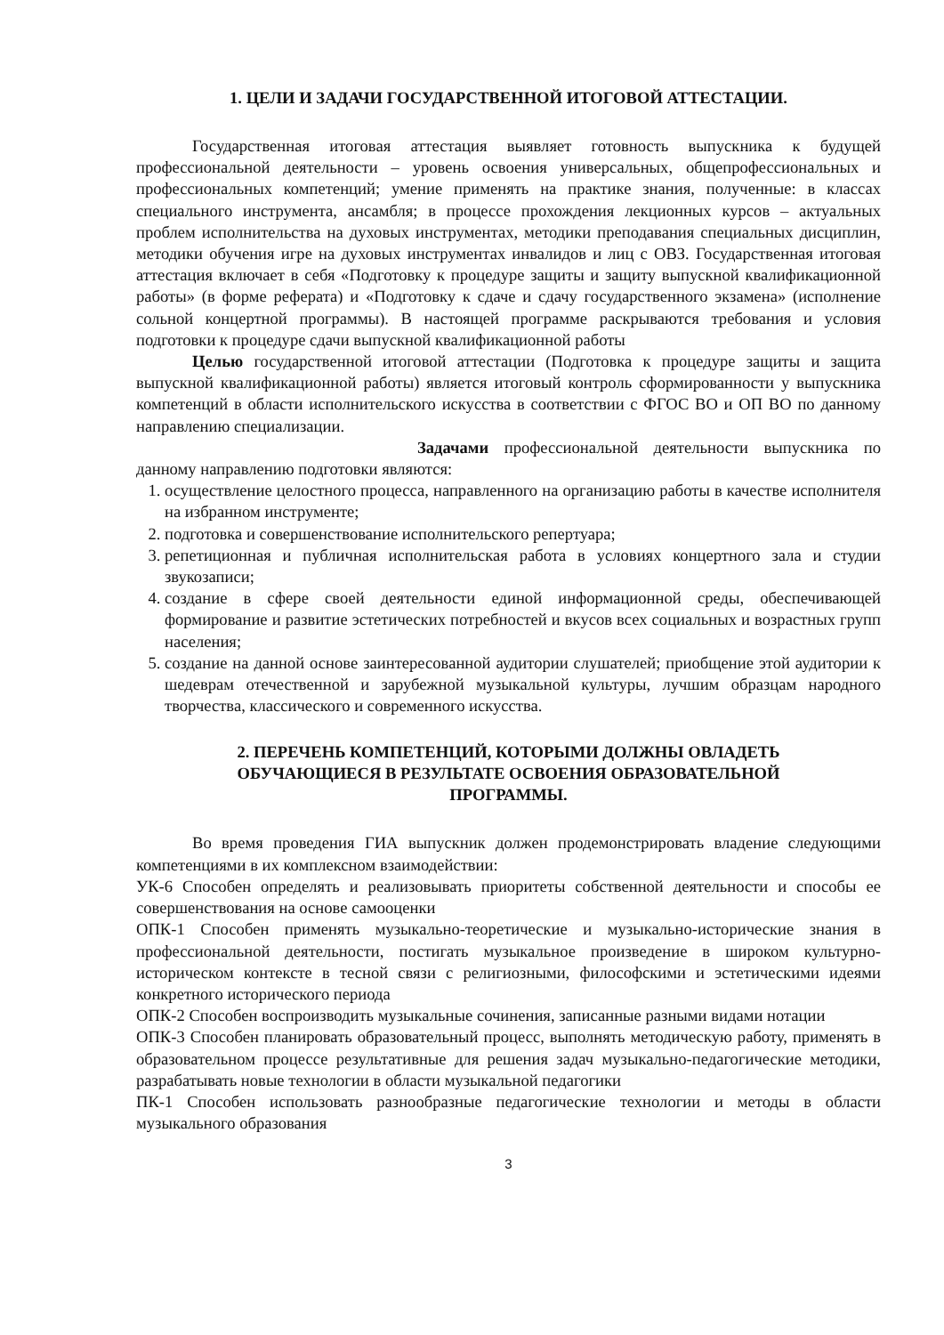1. ЦЕЛИ И ЗАДАЧИ ГОСУДАРСТВЕННОЙ ИТОГОВОЙ АТТЕСТАЦИИ.
Государственная итоговая аттестация выявляет готовность выпускника к будущей профессиональной деятельности – уровень освоения универсальных, общепрофессиональных и профессиональных компетенций; умение применять на практике знания, полученные: в классах специального инструмента, ансамбля; в процессе прохождения лекционных курсов – актуальных проблем исполнительства на духовых инструментах, методики преподавания специальных дисциплин, методики обучения игре на духовых инструментах инвалидов и лиц с ОВЗ. Государственная итоговая аттестация включает в себя «Подготовку к процедуре защиты и защиту выпускной квалификационной работы» (в форме реферата) и «Подготовку к сдаче и сдачу государственного экзамена» (исполнение сольной концертной программы). В настоящей программе раскрываются требования и условия подготовки к процедуре сдачи выпускной квалификационной работы
Целью государственной итоговой аттестации (Подготовка к процедуре защиты и защита выпускной квалификационной работы) является итоговый контроль сформированности у выпускника компетенций в области исполнительского искусства в соответствии с ФГОС ВО и ОП ВО по данному направлению специализации.
Задачами профессиональной деятельности выпускника по данному направлению подготовки являются:
1. осуществление целостного процесса, направленного на организацию работы в качестве исполнителя на избранном инструменте;
2. подготовка и совершенствование исполнительского репертуара;
3. репетиционная и публичная исполнительская работа в условиях концертного зала и студии звукозаписи;
4. создание в сфере своей деятельности единой информационной среды, обеспечивающей формирование и развитие эстетических потребностей и вкусов всех социальных и возрастных групп населения;
5. создание на данной основе заинтересованной аудитории слушателей; приобщение этой аудитории к шедеврам отечественной и зарубежной музыкальной культуры, лучшим образцам народного творчества, классического и современного искусства.
2. ПЕРЕЧЕНЬ КОМПЕТЕНЦИЙ, КОТОРЫМИ ДОЛЖНЫ ОВЛАДЕТЬ
ОБУЧАЮЩИЕСЯ В РЕЗУЛЬТАТЕ ОСВОЕНИЯ ОБРАЗОВАТЕЛЬНОЙ
ПРОГРАММЫ.
Во время проведения ГИА выпускник должен продемонстрировать владение следующими компетенциями в их комплексном взаимодействии:
УК-6 Способен определять и реализовывать приоритеты собственной деятельности и способы ее совершенствования на основе самооценки
ОПК-1 Способен применять музыкально-теоретические и музыкально-исторические знания в профессиональной деятельности, постигать музыкальное произведение в широком культурно-историческом контексте в тесной связи с религиозными, философскими и эстетическими идеями конкретного исторического периода
ОПК-2 Способен воспроизводить музыкальные сочинения, записанные разными видами нотации
ОПК-3 Способен планировать образовательный процесс, выполнять методическую работу, применять в образовательном процессе результативные для решения задач музыкально-педагогические методики, разрабатывать новые технологии в области музыкальной педагогики
ПК-1 Способен использовать разнообразные педагогические технологии и методы в области музыкального образования
3